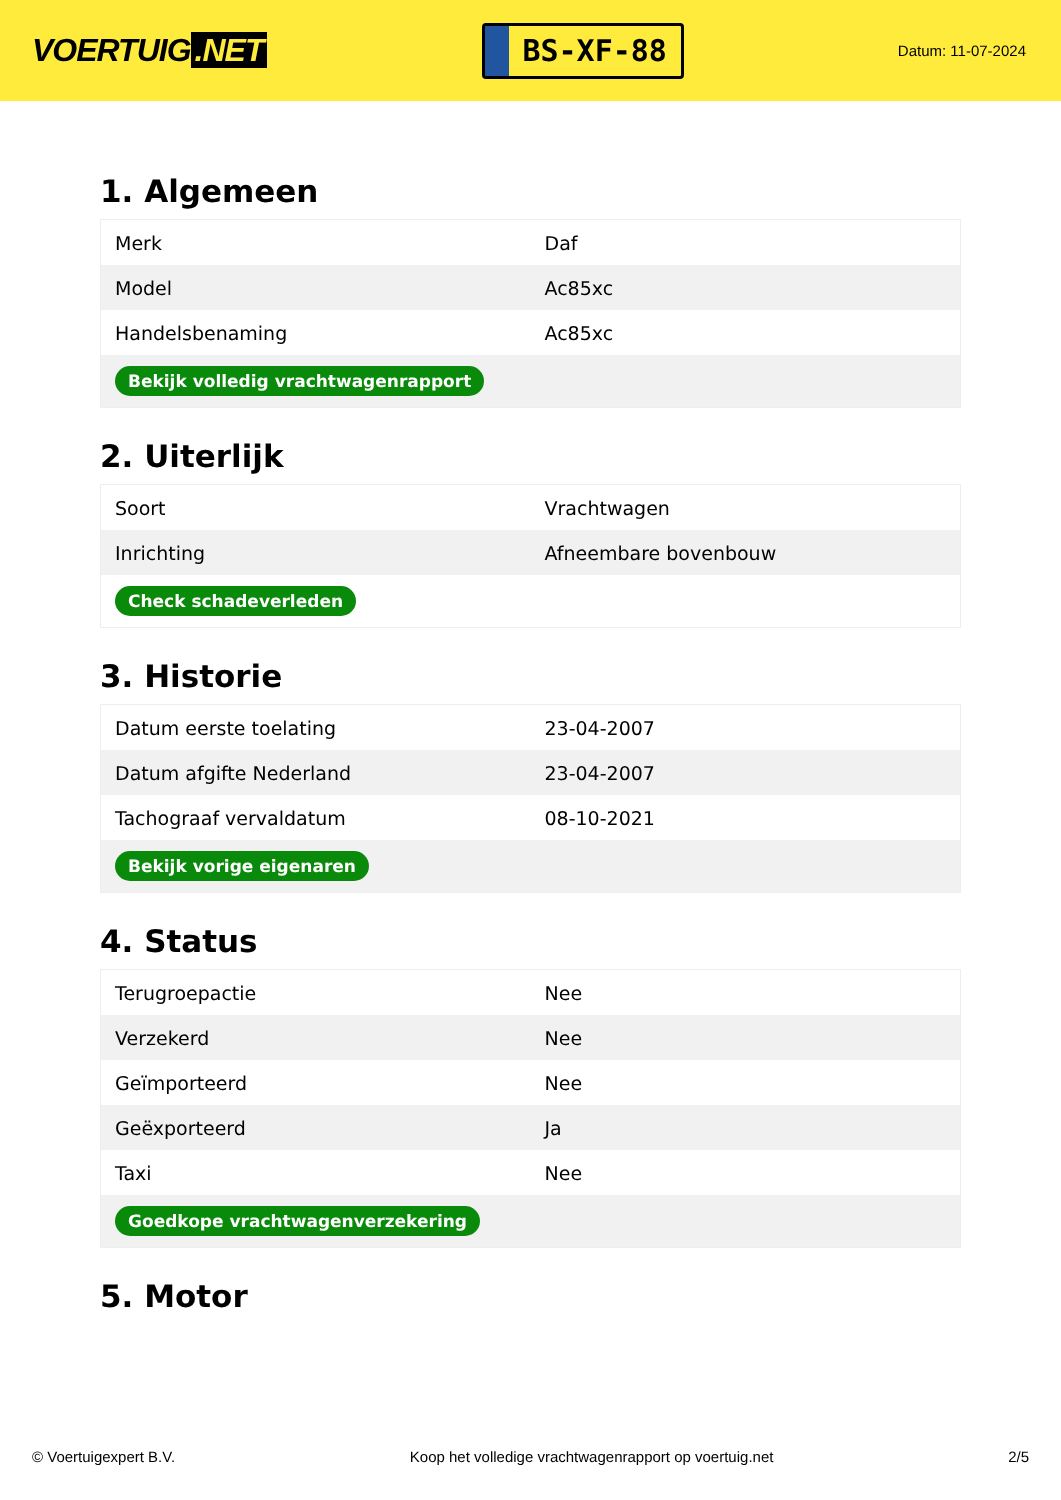VOERTUIG.NET
BS-XF-88
Datum: 11-07-2024
1. Algemeen
| Merk | Daf |
| Model | Ac85xc |
| Handelsbenaming | Ac85xc |
| Bekijk volledig vrachtwagenrapport | |
2. Uiterlijk
| Soort | Vrachtwagen |
| Inrichting | Afneembare bovenbouw |
| Check schadeverleden | |
3. Historie
| Datum eerste toelating | 23-04-2007 |
| Datum afgifte Nederland | 23-04-2007 |
| Tachograaf vervaldatum | 08-10-2021 |
| Bekijk vorige eigenaren | |
4. Status
| Terugroepactie | Nee |
| Verzekerd | Nee |
| Geïmporteerd | Nee |
| Geëxporteerd | Ja |
| Taxi | Nee |
| Goedkope vrachtwagenverzekering | |
5. Motor
© Voertuigexpert B.V. Koop het volledige vrachtwagenrapport op voertuig.net 2/5